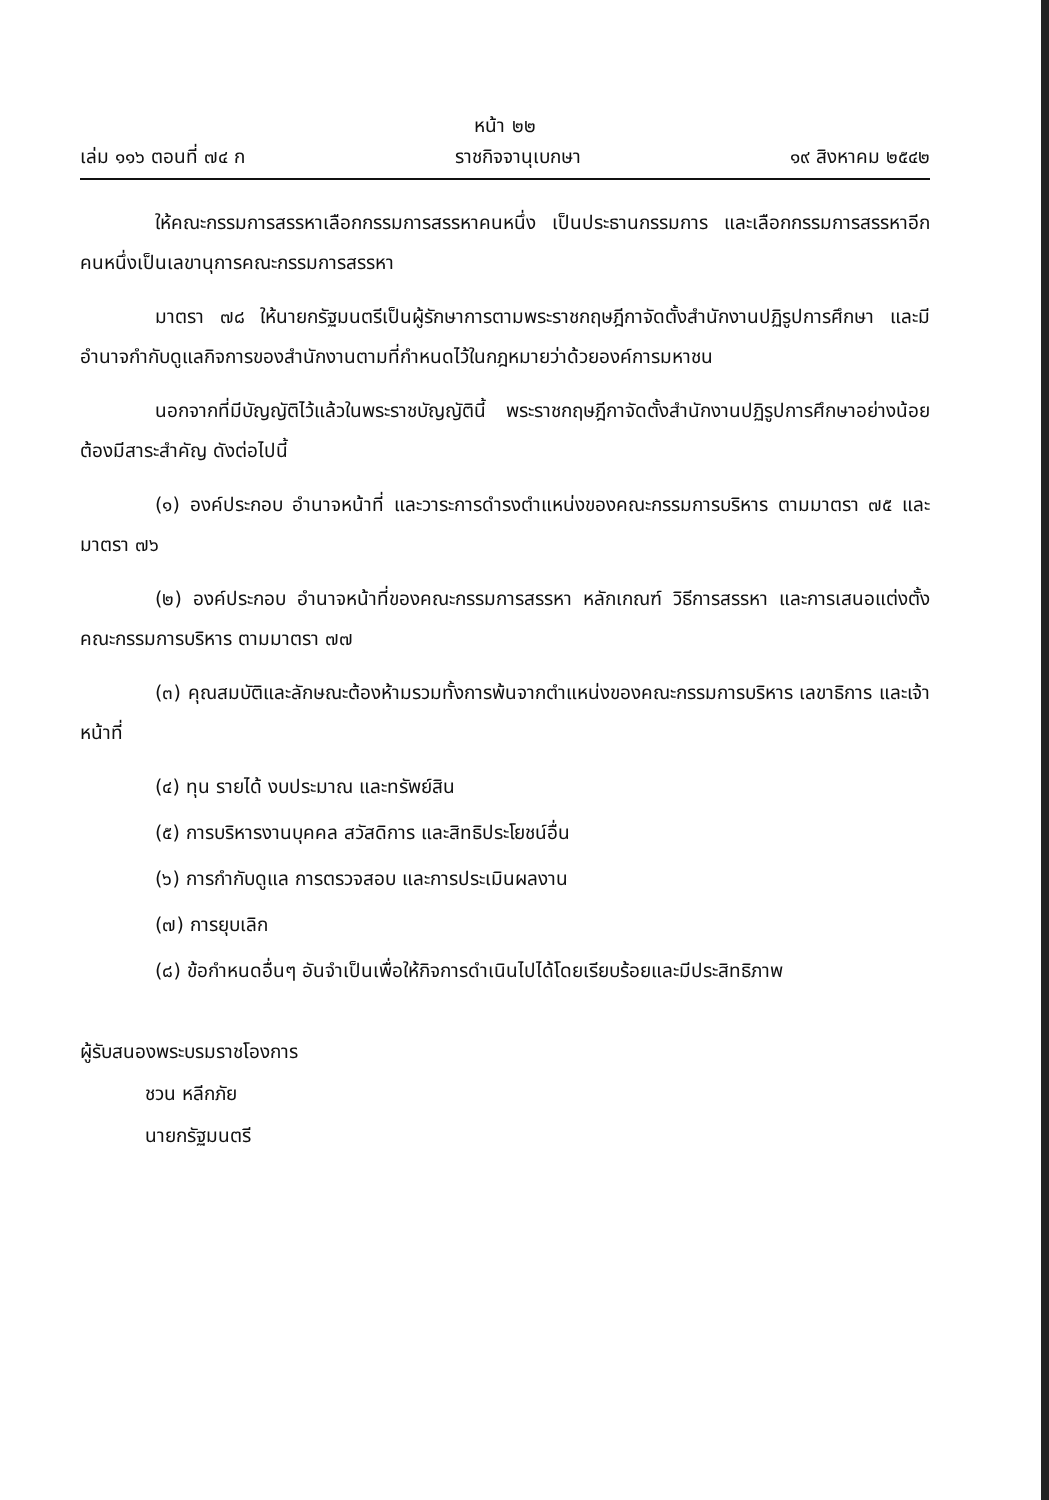หน้า ๒๒
เล่ม ๑๑๖ ตอนที่ ๗๔ ก ราชกิจจานุเบกษา ๑๙ สิงหาคม ๒๕๔๒
ให้คณะกรรมการสรรหาเลือกกรรมการสรรหาคนหนึ่ง เป็นประธานกรรมการ และเลือกกรรมการสรรหาอีกคนหนึ่งเป็นเลขานุการคณะกรรมการสรรหา
มาตรา ๗๘ ให้นายกรัฐมนตรีเป็นผู้รักษาการตามพระราชกฤษฎีกาจัดตั้งสำนักงานปฏิรูปการศึกษา และมีอำนาจกำกับดูแลกิจการของสำนักงานตามที่กำหนดไว้ในกฎหมายว่าด้วยองค์การมหาชน
นอกจากที่มีบัญญัติไว้แล้วในพระราชบัญญัตินี้ พระราชกฤษฎีกาจัดตั้งสำนักงานปฏิรูปการศึกษาอย่างน้อยต้องมีสาระสำคัญ ดังต่อไปนี้
(๑) องค์ประกอบ อำนาจหน้าที่ และวาระการดำรงตำแหน่งของคณะกรรมการบริหาร ตามมาตรา ๗๕ และมาตรา ๗๖
(๒) องค์ประกอบ อำนาจหน้าที่ของคณะกรรมการสรรหา หลักเกณฑ์ วิธีการสรรหา และการเสนอแต่งตั้งคณะกรรมการบริหาร ตามมาตรา ๗๗
(๓) คุณสมบัติและลักษณะต้องห้ามรวมทั้งการพ้นจากตำแหน่งของคณะกรรมการบริหาร เลขาธิการ และเจ้าหน้าที่
(๔) ทุน รายได้ งบประมาณ และทรัพย์สิน
(๕) การบริหารงานบุคคล สวัสดิการ และสิทธิประโยชน์อื่น
(๖) การกำกับดูแล การตรวจสอบ และการประเมินผลงาน
(๗) การยุบเลิก
(๘) ข้อกำหนดอื่นๆ อันจำเป็นเพื่อให้กิจการดำเนินไปได้โดยเรียบร้อยและมีประสิทธิภาพ
ผู้รับสนองพระบรมราชโองการ
ชวน หลีกภัย
นายกรัฐมนตรี